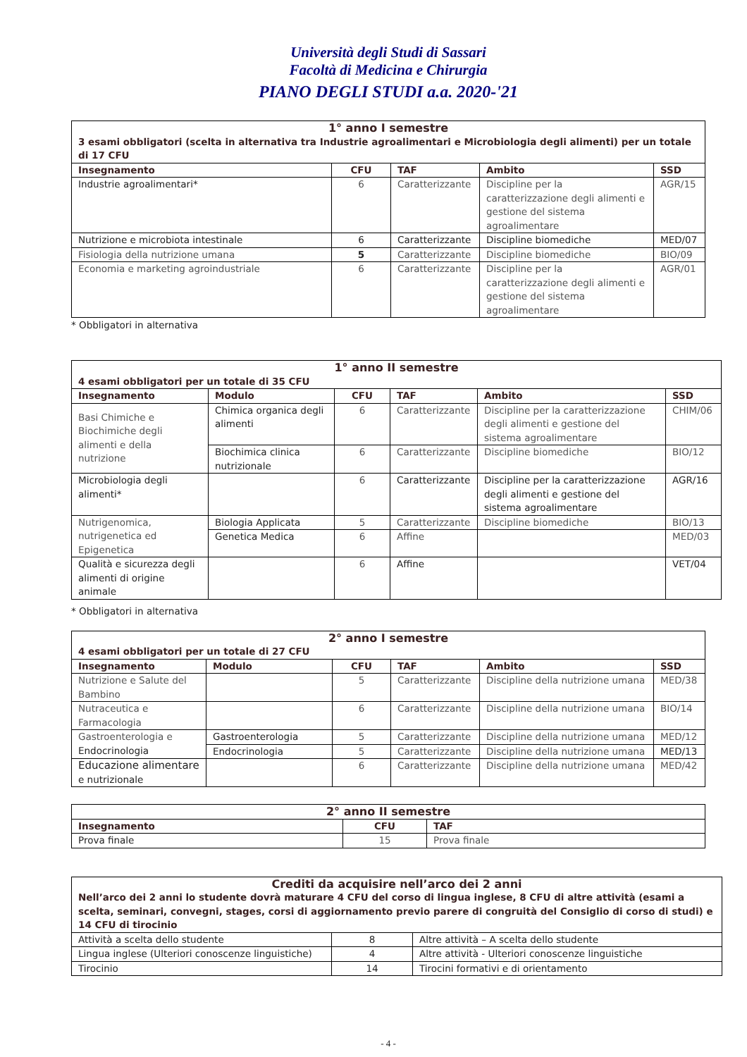Università degli Studi di Sassari
Facoltà di Medicina e Chirurgia
PIANO DEGLI STUDI a.a. 2020-'21
| 1° anno I semestre | | | | |
| --- | --- | --- | --- | --- |
| 3 esami obbligatori (scelta in alternativa tra Industrie agroalimentari e Microbiologia degli alimenti) per un totale di 17 CFU | | | | |
| Insegnamento | CFU | TAF | Ambito | SSD |
| Industrie agroalimentari* | 6 | Caratterizzante | Discipline per la caratterizzazione degli alimenti e gestione del sistema agroalimentare | AGR/15 |
| Nutrizione e microbiota intestinale | 6 | Caratterizzante | Discipline biomediche | MED/07 |
| Fisiologia della nutrizione umana | 5 | Caratterizzante | Discipline biomediche | BIO/09 |
| Economia e marketing agroindustriale | 6 | Caratterizzante | Discipline per la caratterizzazione degli alimenti e gestione del sistema agroalimentare | AGR/01 |
* Obbligatori in alternativa
| 1° anno II semestre | | | | | |
| --- | --- | --- | --- | --- | --- |
| 4 esami obbligatori per un totale di 35 CFU | | | | | |
| Insegnamento | Modulo | CFU | TAF | Ambito | SSD |
| Basi Chimiche e Biochimiche degli alimenti e della nutrizione | Chimica organica degli alimenti | 6 | Caratterizzante | Discipline per la caratterizzazione degli alimenti e gestione del sistema agroalimentare | CHIM/06 |
| | Biochimica clinica nutrizionale | 6 | Caratterizzante | Discipline biomediche | BIO/12 |
| Microbiologia degli alimenti* | | 6 | Caratterizzante | Discipline per la caratterizzazione degli alimenti e gestione del sistema agroalimentare | AGR/16 |
| Nutrigenomica, nutrigenetica ed Epigenetica | Biologia Applicata | 5 | Caratterizzante | Discipline biomediche | BIO/13 |
| | Genetica Medica | 6 | Affine | | MED/03 |
| Qualità e sicurezza degli alimenti di origine animale | | 6 | Affine | | VET/04 |
* Obbligatori in alternativa
| 2° anno I semestre | | | | | |
| --- | --- | --- | --- | --- | --- |
| 4 esami obbligatori per un totale di 27 CFU | | | | | |
| Insegnamento | Modulo | CFU | TAF | Ambito | SSD |
| Nutrizione e Salute del Bambino | | 5 | Caratterizzante | Discipline della nutrizione umana | MED/38 |
| Nutraceutica e Farmacologia | | 6 | Caratterizzante | Discipline della nutrizione umana | BIO/14 |
| Gastroenterologia e Endocrinologia | Gastroenterologia | 5 | Caratterizzante | Discipline della nutrizione umana | MED/12 |
| | Endocrinologia | 5 | Caratterizzante | Discipline della nutrizione umana | MED/13 |
| Educazione alimentare e nutrizionale | | 6 | Caratterizzante | Discipline della nutrizione umana | MED/42 |
| 2° anno II semestre | | |
| --- | --- | --- |
| Insegnamento | CFU | TAF |
| Prova finale | 15 | Prova finale |
| Crediti da acquisire nell’arco dei 2 anni | | |
| --- | --- | --- |
| Nell’arco dei 2 anni lo studente dovrà maturare 4 CFU del corso di lingua inglese, 8 CFU di altre attività (esami a scelta, seminari, convegni, stages, corsi di aggiornamento previo parere di congruità del Consiglio di corso di studi) e 14 CFU di tirocinio | | |
| Attività a scelta dello studente | 8 | Altre attività – A scelta dello studente |
| Lingua inglese (Ulteriori conoscenze linguistiche) | 4 | Altre attività - Ulteriori conoscenze linguistiche |
| Tirocinio | 14 | Tirocini formativi e di orientamento |
- 4 -